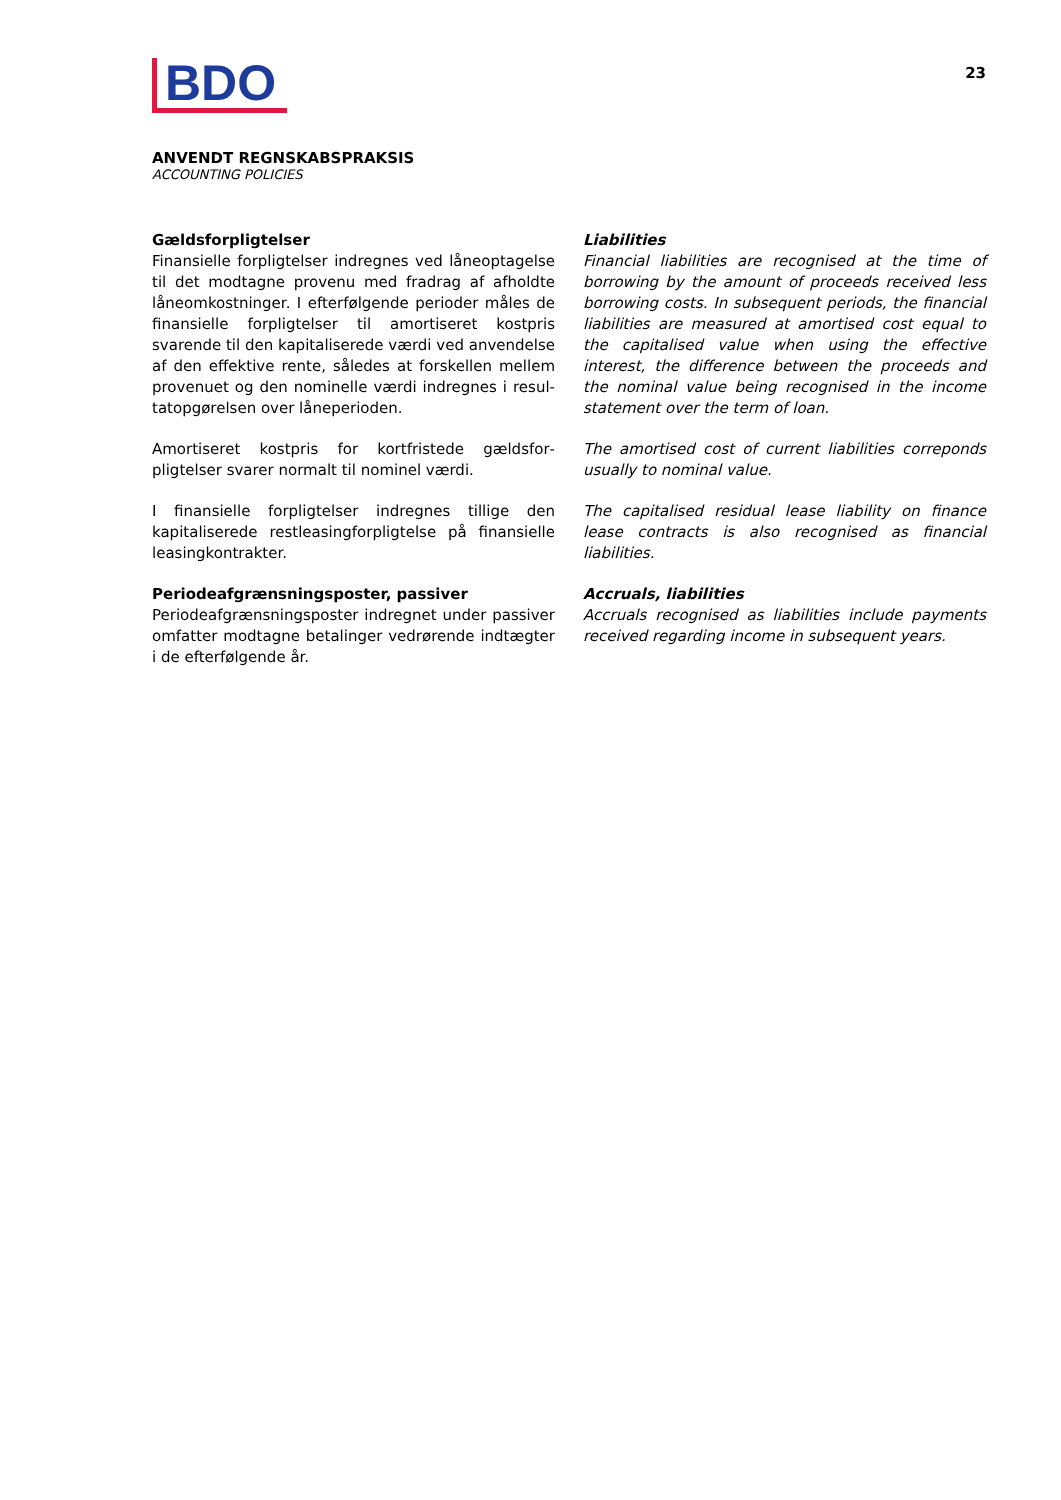BDO
23
ANVENDT REGNSKABSPRAKSIS
ACCOUNTING POLICIES
Gældsforpligtelser
Finansielle forpligtelser indregnes ved låne­optagelse til det modtagne provenu med fradrag af afholdte låneomkostninger. I efterfølgende perioder måles de finansielle forpligtelser til amortiseret kostpris svarende til den kapitaliserede værdi ved anvendelse af den effektive rente, således at forskellen mellem pro­venuet og den nominelle værdi indregnes i resul­tatopgørelsen over låneperioden.
Liabilities
Financial liabilities are recognised at the time of borrowing by the amount of proceeds received less borrowing costs. In subsequent periods, the financial liabilities are measured at amortised cost equal to the capitalised value when using the effective interest, the difference between the proceeds and the nominal value being recog­nised in the income statement over the term of loan.
Amortiseret kostpris for kortfristede gældsfor­pligtelser svarer normalt til nominel værdi.
The amortised cost of current liabilities correponds usually to nominal value.
I finansielle forpligtelser indregnes tillige den kapitaliserede restleasingforpligtelse på finan­sielle leasingkontrakter.
The capitalised residual lease liability on finance lease contracts is also recognised as financial liabilities.
Periodeafgrænsningsposter, passiver
Periodeafgrænsningsposter indregnet under passiver omfatter modtagne betalinger vedrørende indtægter i de efterfølgende år.
Accruals, liabilities
Accruals recognised as liabilities include payments received regarding income in subsequent years.